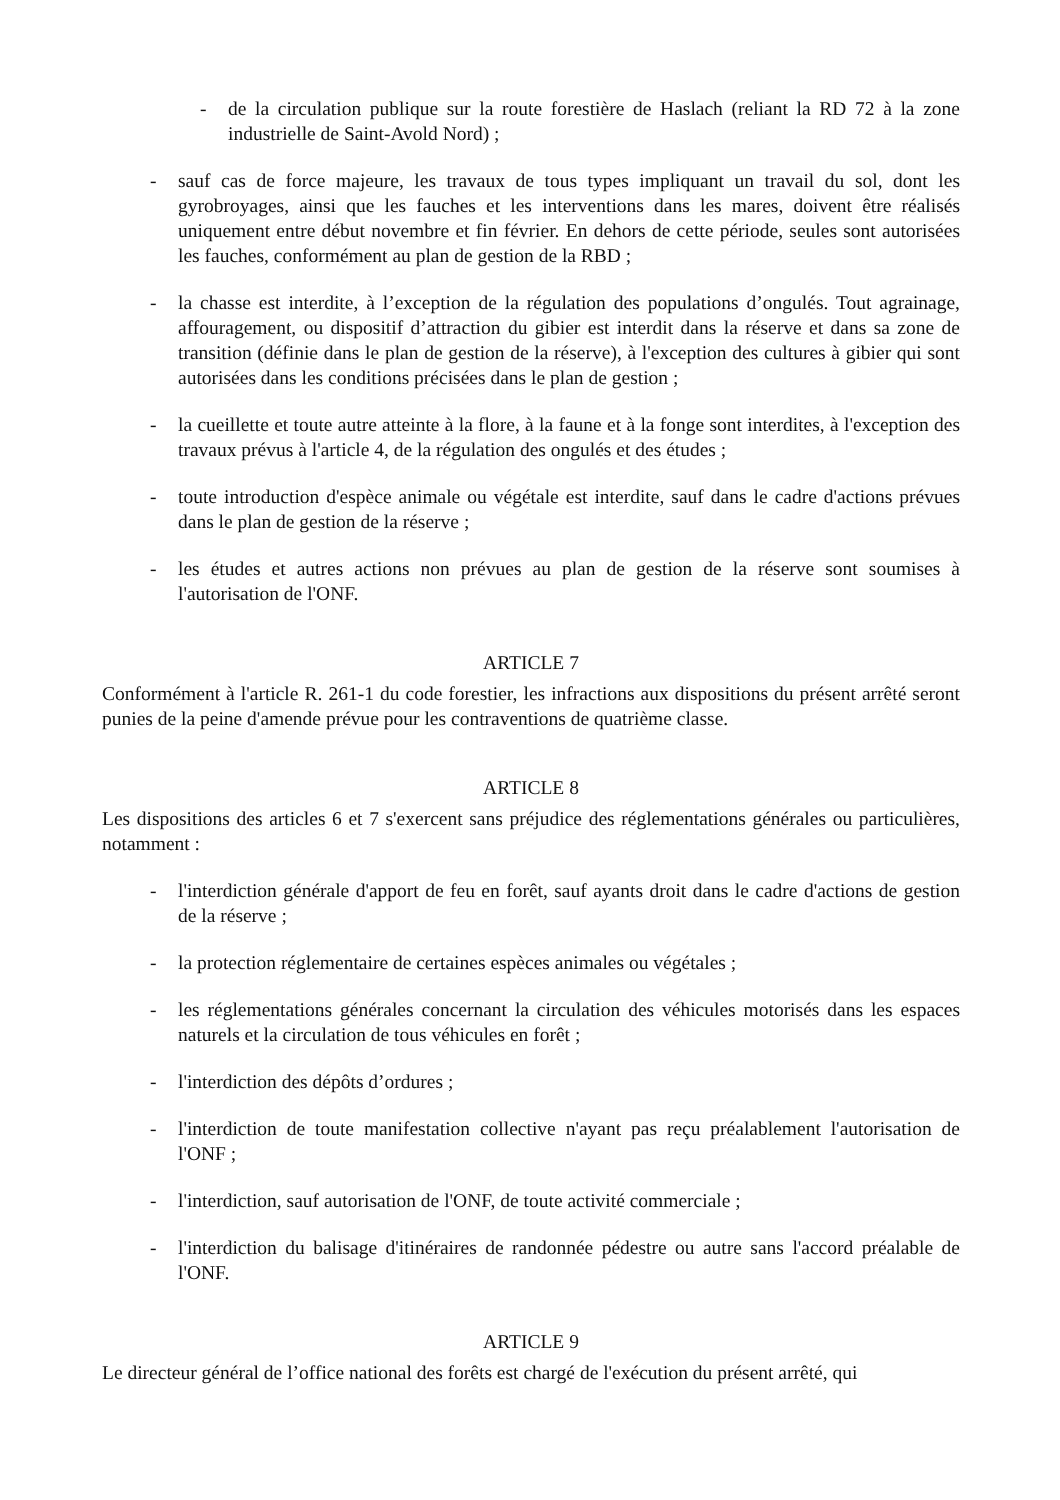- de la circulation publique sur la route forestière de Haslach (reliant la RD 72 à la zone industrielle de Saint-Avold Nord) ;
- sauf cas de force majeure, les travaux de tous types impliquant un travail du sol, dont les gyrobroyages, ainsi que les fauches et les interventions dans les mares, doivent être réalisés uniquement entre début novembre et fin février. En dehors de cette période, seules sont autorisées les fauches, conformément au plan de gestion de la RBD ;
- la chasse est interdite, à l’exception de la régulation des populations d’ongulés. Tout agrainage, affouragement, ou dispositif d’attraction du gibier est interdit dans la réserve et dans sa zone de transition (définie dans le plan de gestion de la réserve), à l'exception des cultures à gibier qui sont autorisées dans les conditions précisées dans le plan de gestion ;
- la cueillette et toute autre atteinte à la flore, à la faune et à la fonge sont interdites, à l'exception des travaux prévus à l'article 4, de la régulation des ongulés et des études ;
- toute introduction d'espèce animale ou végétale est interdite, sauf dans le cadre d'actions prévues dans le plan de gestion de la réserve ;
- les études et autres actions non prévues au plan de gestion de la réserve sont soumises à l'autorisation de l'ONF.
ARTICLE 7
Conformément à l'article R. 261-1 du code forestier, les infractions aux dispositions du présent arrêté seront punies de la peine d'amende prévue pour les contraventions de quatrième classe.
ARTICLE 8
Les dispositions des articles 6 et 7 s'exercent sans préjudice des réglementations générales ou particulières, notamment :
- l'interdiction générale d'apport de feu en forêt, sauf ayants droit dans le cadre d'actions de gestion de la réserve ;
- la protection réglementaire de certaines espèces animales ou végétales ;
- les réglementations générales concernant la circulation des véhicules motorisés dans les espaces naturels et la circulation de tous véhicules en forêt ;
- l'interdiction des dépôts d’ordures ;
- l'interdiction de toute manifestation collective n'ayant pas reçu préalablement l'autorisation de l'ONF ;
- l'interdiction, sauf autorisation de l'ONF, de toute activité commerciale ;
- l'interdiction du balisage d'itinéraires de randonnée pédestre ou autre sans l'accord préalable de l'ONF.
ARTICLE 9
Le directeur général de l’office national des forêts est chargé de l'exécution du présent arrêté, qui